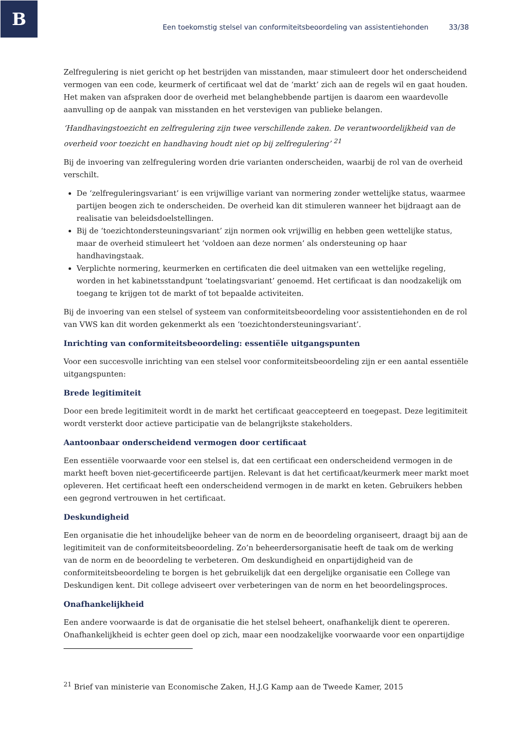B
Een toekomstig stelsel van conformiteitsbeoordeling van assistentiehonden 33/38
Zelfregulering is niet gericht op het bestrijden van misstanden, maar stimuleert door het onderscheidend vermogen van een code, keurmerk of certificaat wel dat de ‘markt’ zich aan de regels wil en gaat houden. Het maken van afspraken door de overheid met belanghebbende partijen is daarom een waardevolle aanvulling op de aanpak van misstanden en het verstevigen van publieke belangen.
‘Handhavingstoezicht en zelfregulering zijn twee verschillende zaken. De verantwoordelijkheid van de overheid voor toezicht en handhaving houdt niet op bij zelfregulering’ <sup>21</sup>
Bij de invoering van zelfregulering worden drie varianten onderscheiden, waarbij de rol van de overheid verschilt.
De ‘zelfreguleringsvariant’ is een vrijwillige variant van normering zonder wettelijke status, waarmee partijen beogen zich te onderscheiden. De overheid kan dit stimuleren wanneer het bijdraagt aan de realisatie van beleidsdoelstellingen.
Bij de ‘toezichtondersteuningsvariant’ zijn normen ook vrijwillig en hebben geen wettelijke status, maar de overheid stimuleert het ‘voldoen aan deze normen’ als ondersteuning op haar handhavingstaak.
Verplichte normering, keurmerken en certificaten die deel uitmaken van een wettelijke regeling, worden in het kabinetsstandpunt ‘toelatingsvariant’ genoemd. Het certificaat is dan noodzakelijk om toegang te krijgen tot de markt of tot bepaalde activiteiten.
Bij de invoering van een stelsel of systeem van conformiteitsbeoordeling voor assistentiehonden en de rol van VWS kan dit worden gekenmerkt als een ‘toezichtondersteuningsvariant’.
Inrichting van conformiteitsbeoordeling: essentiële uitgangspunten
Voor een succesvolle inrichting van een stelsel voor conformiteitsbeoordeling zijn er een aantal essentiële uitgangspunten:
Brede legitimiteit
Door een brede legitimiteit wordt in de markt het certificaat geaccepteerd en toegepast. Deze legitimiteit wordt versterkt door actieve participatie van de belangrijkste stakeholders.
Aantoonbaar onderscheidend vermogen door certificaat
Een essentiële voorwaarde voor een stelsel is, dat een certificaat een onderscheidend vermogen in de markt heeft boven niet-gecertificeerde partijen. Relevant is dat het certificaat/keurmerk meer markt moet opleveren. Het certificaat heeft een onderscheidend vermogen in de markt en keten. Gebruikers hebben een gegrond vertrouwen in het certificaat.
Deskundigheid
Een organisatie die het inhoudelijke beheer van de norm en de beoordeling organiseert, draagt bij aan de legitimiteit van de conformiteitsbeoordeling. Zo’n beheerdersorganisatie heeft de taak om de werking van de norm en de beoordeling te verbeteren. Om deskundigheid en onpartijdigheid van de conformiteitsbeoordeling te borgen is het gebruikelijk dat een dergelijke organisatie een College van Deskundigen kent. Dit college adviseert over verbeteringen van de norm en het beoordelingsproces.
Onafhankelijkheid
Een andere voorwaarde is dat de organisatie die het stelsel beheert, onafhankelijk dient te opereren. Onafhankelijkheid is echter geen doel op zich, maar een noodzakelijke voorwaarde voor een onpartijdige
<sup>21</sup> Brief van ministerie van Economische Zaken, H.J.G Kamp aan de Tweede Kamer, 2015